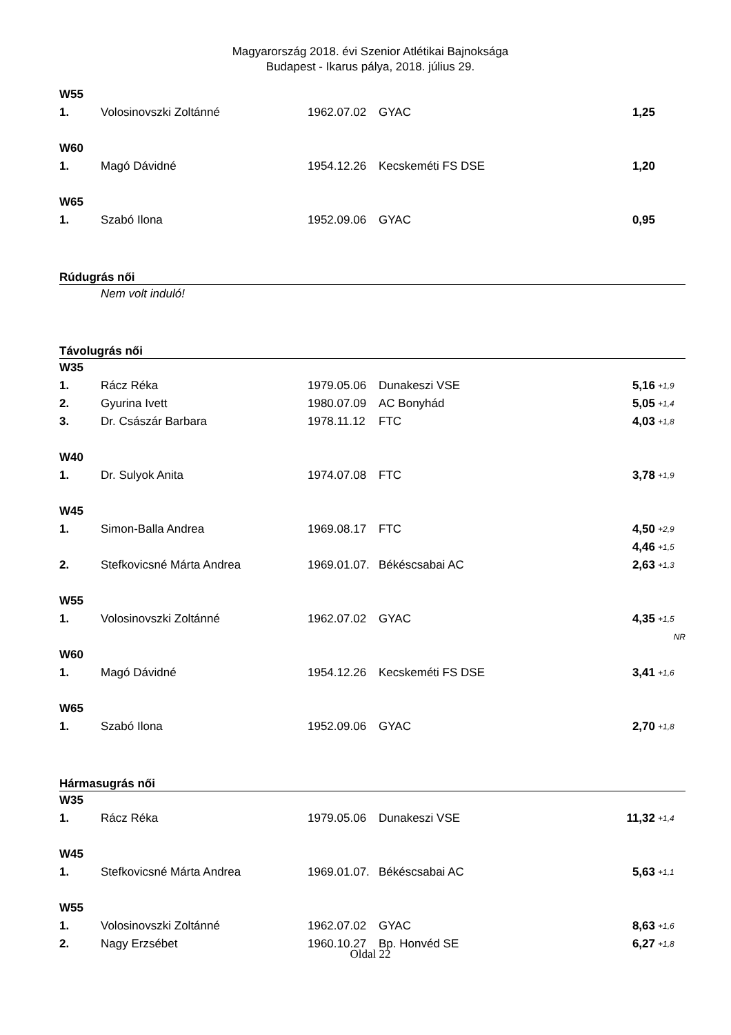Magyarország 2018. évi Szenior Atlétikai Bajnoksága
Budapest - Ikarus pálya, 2018. július 29.
| W55 | | | | | |
| 1. | Volosinovszki Zoltánné | 1962.07.02 | GYAC | 1,25 | |
| W60 | | | | | |
| 1. | Magó Dávidné | 1954.12.26 | Kecskeméti FS DSE | 1,20 | |
| W65 | | | | | |
| 1. | Szabó Ilona | 1952.09.06 | GYAC | 0,95 | |
| Rúdugrás női | | | | | |
| | Nem volt induló! | | | | |
| Távolugrás női | | | | | |
| W35 | | | | | |
| 1. | Rácz Réka | 1979.05.06 | Dunakeszi VSE | 5,16 | +1,9 |
| 2. | Gyurina Ivett | 1980.07.09 | AC Bonyhád | 5,05 | +1,4 |
| 3. | Dr. Császár Barbara | 1978.11.12 | FTC | 4,03 | +1,8 |
| W40 | | | | | |
| 1. | Dr. Sulyok Anita | 1974.07.08 | FTC | 3,78 | +1,9 |
| W45 | | | | | |
| 1. | Simon-Balla Andrea | 1969.08.17 | FTC | 4,50 | +2,9 |
| | | | | 4,46 | +1,5 |
| 2. | Stefkovicsné Márta Andrea | 1969.01.07. | Békéscsabai AC | 2,63 | +1,3 |
| W55 | | | | | |
| 1. | Volosinovszki Zoltánné | 1962.07.02 | GYAC | 4,35 | +1,5 |
| | | | | | NR |
| W60 | | | | | |
| 1. | Magó Dávidné | 1954.12.26 | Kecskeméti FS DSE | 3,41 | +1,6 |
| W65 | | | | | |
| 1. | Szabó Ilona | 1952.09.06 | GYAC | 2,70 | +1,8 |
| Hármasugrás női | | | | | |
| W35 | | | | | |
| 1. | Rácz Réka | 1979.05.06 | Dunakeszi VSE | 11,32 | +1,4 |
| W45 | | | | | |
| 1. | Stefkovicsné Márta Andrea | 1969.01.07. | Békéscsabai AC | 5,63 | +1,1 |
| W55 | | | | | |
| 1. | Volosinovszki Zoltánné | 1962.07.02 | GYAC | 8,63 | +1,6 |
| 2. | Nagy Erzsébet | 1960.10.27 | Bp. Honvéd SE | 6,27 | +1,8 |
Oldal 22